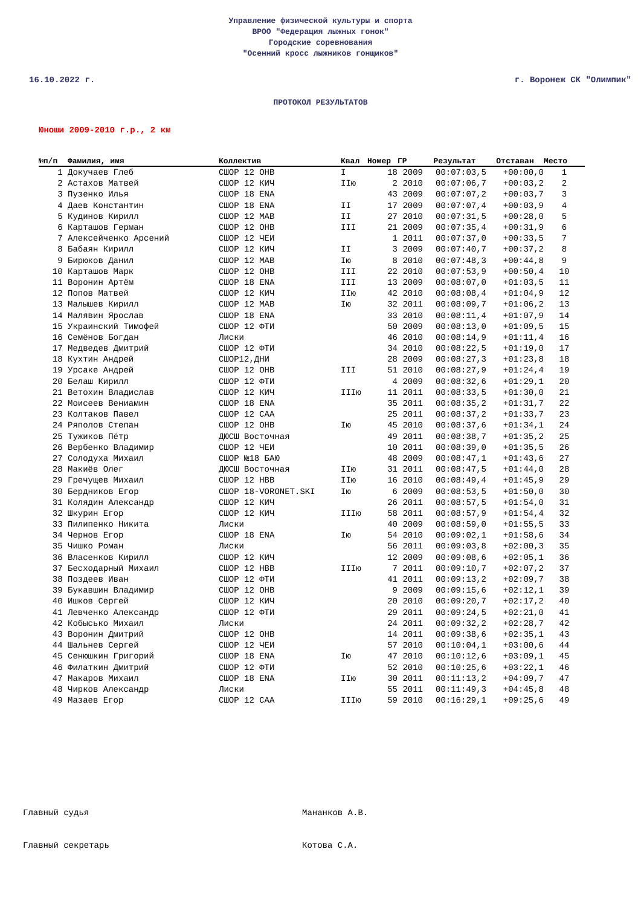Управление физической культуры и спорта
ВРОО "Федерация лыжных гонок"
Городские соревнования
"Осенний кросс лыжников гонщиков"
16.10.2022 г. г. Воронеж СК "Олимпик"
ПРОТОКОЛ РЕЗУЛЬТАТОВ
Юноши 2009-2010 г.р., 2 км
| №п/п | Фамилия, имя | Коллектив | Квал | Номер | ГР | Результат | Отставан | Место |
| --- | --- | --- | --- | --- | --- | --- | --- | --- |
| 1 | Докучаев Глеб | СШОР 12 ОНВ | I | 18 | 2009 | 00:07:03,5 | +00:00,0 | 1 |
| 2 | Астахов Матвей | СШОР 12 КИЧ | IIю | 2 | 2010 | 00:07:06,7 | +00:03,2 | 2 |
| 3 | Пузенко Илья | СШОР 18 ENA | | 43 | 2009 | 00:07:07,2 | +00:03,7 | 3 |
| 4 | Даев Константин | СШОР 18 ENA | II | 17 | 2009 | 00:07:07,4 | +00:03,9 | 4 |
| 5 | Кудинов Кирилл | СШОР 12 МАВ | II | 27 | 2010 | 00:07:31,5 | +00:28,0 | 5 |
| 6 | Карташов Герман | СШОР 12 ОНВ | III | 21 | 2009 | 00:07:35,4 | +00:31,9 | 6 |
| 7 | Алексейченко Арсений | СШОР 12 ЧЕИ | | 1 | 2011 | 00:07:37,0 | +00:33,5 | 7 |
| 8 | Бабаян Кирилл | СШОР 12 КИЧ | II | 3 | 2009 | 00:07:40,7 | +00:37,2 | 8 |
| 9 | Бирюков Данил | СШОР 12 МАВ | Iю | 8 | 2010 | 00:07:48,3 | +00:44,8 | 9 |
| 10 | Карташов Марк | СШОР 12 ОНВ | III | 22 | 2010 | 00:07:53,9 | +00:50,4 | 10 |
| 11 | Воронин Артём | СШОР 18 ENA | III | 13 | 2009 | 00:08:07,0 | +01:03,5 | 11 |
| 12 | Попов Матвей | СШОР 12 КИЧ | IIю | 42 | 2010 | 00:08:08,4 | +01:04,9 | 12 |
| 13 | Малышев Кирилл | СШОР 12 МАВ | Iю | 32 | 2011 | 00:08:09,7 | +01:06,2 | 13 |
| 14 | Малявин Ярослав | СШОР 18 ENA | | 33 | 2010 | 00:08:11,4 | +01:07,9 | 14 |
| 15 | Украинский Тимофей | СШОР 12 ФТИ | | 50 | 2009 | 00:08:13,0 | +01:09,5 | 15 |
| 16 | Семёнов Богдан | Лиски | | 46 | 2010 | 00:08:14,9 | +01:11,4 | 16 |
| 17 | Медведев Дмитрий | СШОР 12 ФТИ | | 34 | 2010 | 00:08:22,5 | +01:19,0 | 17 |
| 18 | Кухтин Андрей | СШОР12,ДНИ | | 28 | 2009 | 00:08:27,3 | +01:23,8 | 18 |
| 19 | Урсаке Андрей | СШОР 12 ОНВ | III | 51 | 2010 | 00:08:27,9 | +01:24,4 | 19 |
| 20 | Белаш Кирилл | СШОР 12 ФТИ | | 4 | 2009 | 00:08:32,6 | +01:29,1 | 20 |
| 21 | Ветохин Владислав | СШОР 12 КИЧ | IIIю | 11 | 2011 | 00:08:33,5 | +01:30,0 | 21 |
| 22 | Моисеев Вениамин | СШОР 18 ENA | | 35 | 2011 | 00:08:35,2 | +01:31,7 | 22 |
| 23 | Колтаков Павел | СШОР 12 САА | | 25 | 2011 | 00:08:37,2 | +01:33,7 | 23 |
| 24 | Ряполов Степан | СШОР 12 ОНВ | Iю | 45 | 2010 | 00:08:37,6 | +01:34,1 | 24 |
| 25 | Тужиков Пётр | ДЮСШ Восточная | | 49 | 2011 | 00:08:38,7 | +01:35,2 | 25 |
| 26 | Вербенко Владимир | СШОР 12 ЧЕИ | | 10 | 2011 | 00:08:39,0 | +01:35,5 | 26 |
| 27 | Солодуха Михаил | СШОР №18 БАЮ | | 48 | 2009 | 00:08:47,1 | +01:43,6 | 27 |
| 28 | Макиёв Олег | ДЮСШ Восточная | IIю | 31 | 2011 | 00:08:47,5 | +01:44,0 | 28 |
| 29 | Гречущев Михаил | СШОР 12 НВВ | IIю | 16 | 2010 | 00:08:49,4 | +01:45,9 | 29 |
| 30 | Бердников Егор | СШОР 18-VORONET.SKI | Iю | 6 | 2009 | 00:08:53,5 | +01:50,0 | 30 |
| 31 | Колядин Александр | СШОР 12 КИЧ | | 26 | 2011 | 00:08:57,5 | +01:54,0 | 31 |
| 32 | Шкурин Егор | СШОР 12 КИЧ | IIIю | 58 | 2011 | 00:08:57,9 | +01:54,4 | 32 |
| 33 | Пилипенко Никита | Лиски | | 40 | 2009 | 00:08:59,0 | +01:55,5 | 33 |
| 34 | Чернов Егор | СШОР 18 ENA | Iю | 54 | 2010 | 00:09:02,1 | +01:58,6 | 34 |
| 35 | Чишко Роман | Лиски | | 56 | 2011 | 00:09:03,8 | +02:00,3 | 35 |
| 36 | Власенков Кирилл | СШОР 12 КИЧ | | 12 | 2009 | 00:09:08,6 | +02:05,1 | 36 |
| 37 | Бесходарный Михаил | СШОР 12 НВВ | IIIю | 7 | 2011 | 00:09:10,7 | +02:07,2 | 37 |
| 38 | Поздеев Иван | СШОР 12 ФТИ | | 41 | 2011 | 00:09:13,2 | +02:09,7 | 38 |
| 39 | Букавшин Владимир | СШОР 12 ОНВ | | 9 | 2009 | 00:09:15,6 | +02:12,1 | 39 |
| 40 | Ишков Сергей | СШОР 12 КИЧ | | 20 | 2010 | 00:09:20,7 | +02:17,2 | 40 |
| 41 | Левченко Александр | СШОР 12 ФТИ | | 29 | 2011 | 00:09:24,5 | +02:21,0 | 41 |
| 42 | Кобысько Михаил | Лиски | | 24 | 2011 | 00:09:32,2 | +02:28,7 | 42 |
| 43 | Воронин Дмитрий | СШОР 12 ОНВ | | 14 | 2011 | 00:09:38,6 | +02:35,1 | 43 |
| 44 | Шальнев Сергей | СШОР 12 ЧЕИ | | 57 | 2010 | 00:10:04,1 | +03:00,6 | 44 |
| 45 | Сенюшкин Григорий | СШОР 18 ENA | Iю | 47 | 2010 | 00:10:12,6 | +03:09,1 | 45 |
| 46 | Филаткин Дмитрий | СШОР 12 ФТИ | | 52 | 2010 | 00:10:25,6 | +03:22,1 | 46 |
| 47 | Макаров Михаил | СШОР 18 ENA | IIю | 30 | 2011 | 00:11:13,2 | +04:09,7 | 47 |
| 48 | Чирков Александр | Лиски | | 55 | 2011 | 00:11:49,3 | +04:45,8 | 48 |
| 49 | Мазаев Егор | СШОР 12 САА | IIIю | 59 | 2010 | 00:16:29,1 | +09:25,6 | 49 |
Главный судья Мананков А.В.
Главный секретарь Котова С.А.